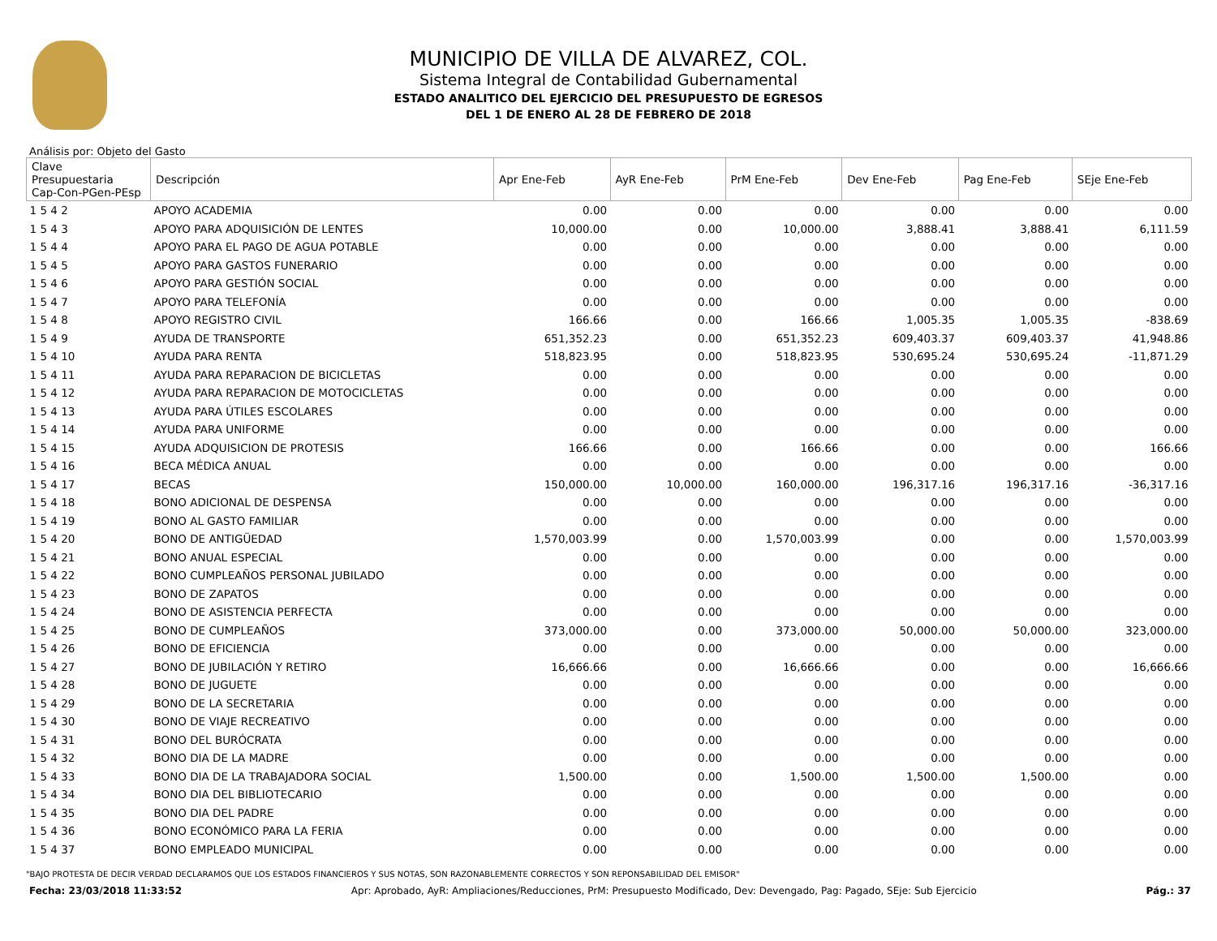MUNICIPIO DE VILLA DE ALVAREZ, COL.
Sistema Integral de Contabilidad Gubernamental
ESTADO ANALITICO DEL EJERCICIO DEL PRESUPUESTO DE EGRESOS
DEL 1 DE ENERO AL 28 DE FEBRERO DE 2018
Análisis por: Objeto del Gasto
| Clave Presupuestaria Cap-Con-PGen-PEsp | Descripción | Apr Ene-Feb | AyR Ene-Feb | PrM Ene-Feb | Dev Ene-Feb | Pag Ene-Feb | SEje Ene-Feb |
| --- | --- | --- | --- | --- | --- | --- | --- |
| 1 5 4 2 | APOYO ACADEMIA | 0.00 | 0.00 | 0.00 | 0.00 | 0.00 | 0.00 |
| 1 5 4 3 | APOYO PARA ADQUISICIÓN DE LENTES | 10,000.00 | 0.00 | 10,000.00 | 3,888.41 | 3,888.41 | 6,111.59 |
| 1 5 4 4 | APOYO PARA EL PAGO DE AGUA POTABLE | 0.00 | 0.00 | 0.00 | 0.00 | 0.00 | 0.00 |
| 1 5 4 5 | APOYO PARA GASTOS FUNERARIO | 0.00 | 0.00 | 0.00 | 0.00 | 0.00 | 0.00 |
| 1 5 4 6 | APOYO PARA GESTIÓN SOCIAL | 0.00 | 0.00 | 0.00 | 0.00 | 0.00 | 0.00 |
| 1 5 4 7 | APOYO PARA TELEFONÍA | 0.00 | 0.00 | 0.00 | 0.00 | 0.00 | 0.00 |
| 1 5 4 8 | APOYO REGISTRO CIVIL | 166.66 | 0.00 | 166.66 | 1,005.35 | 1,005.35 | -838.69 |
| 1 5 4 9 | AYUDA DE TRANSPORTE | 651,352.23 | 0.00 | 651,352.23 | 609,403.37 | 609,403.37 | 41,948.86 |
| 1 5 4 10 | AYUDA PARA RENTA | 518,823.95 | 0.00 | 518,823.95 | 530,695.24 | 530,695.24 | -11,871.29 |
| 1 5 4 11 | AYUDA PARA REPARACION DE BICICLETAS | 0.00 | 0.00 | 0.00 | 0.00 | 0.00 | 0.00 |
| 1 5 4 12 | AYUDA PARA REPARACION DE MOTOCICLETAS | 0.00 | 0.00 | 0.00 | 0.00 | 0.00 | 0.00 |
| 1 5 4 13 | AYUDA PARA ÚTILES ESCOLARES | 0.00 | 0.00 | 0.00 | 0.00 | 0.00 | 0.00 |
| 1 5 4 14 | AYUDA PARA UNIFORME | 0.00 | 0.00 | 0.00 | 0.00 | 0.00 | 0.00 |
| 1 5 4 15 | AYUDA ADQUISICION DE PROTESIS | 166.66 | 0.00 | 166.66 | 0.00 | 0.00 | 166.66 |
| 1 5 4 16 | BECA MÉDICA ANUAL | 0.00 | 0.00 | 0.00 | 0.00 | 0.00 | 0.00 |
| 1 5 4 17 | BECAS | 150,000.00 | 10,000.00 | 160,000.00 | 196,317.16 | 196,317.16 | -36,317.16 |
| 1 5 4 18 | BONO ADICIONAL DE DESPENSA | 0.00 | 0.00 | 0.00 | 0.00 | 0.00 | 0.00 |
| 1 5 4 19 | BONO AL GASTO FAMILIAR | 0.00 | 0.00 | 0.00 | 0.00 | 0.00 | 0.00 |
| 1 5 4 20 | BONO DE ANTIGÜEDAD | 1,570,003.99 | 0.00 | 1,570,003.99 | 0.00 | 0.00 | 1,570,003.99 |
| 1 5 4 21 | BONO ANUAL ESPECIAL | 0.00 | 0.00 | 0.00 | 0.00 | 0.00 | 0.00 |
| 1 5 4 22 | BONO CUMPLEAÑOS PERSONAL JUBILADO | 0.00 | 0.00 | 0.00 | 0.00 | 0.00 | 0.00 |
| 1 5 4 23 | BONO DE ZAPATOS | 0.00 | 0.00 | 0.00 | 0.00 | 0.00 | 0.00 |
| 1 5 4 24 | BONO DE ASISTENCIA PERFECTA | 0.00 | 0.00 | 0.00 | 0.00 | 0.00 | 0.00 |
| 1 5 4 25 | BONO DE CUMPLEAÑOS | 373,000.00 | 0.00 | 373,000.00 | 50,000.00 | 50,000.00 | 323,000.00 |
| 1 5 4 26 | BONO DE EFICIENCIA | 0.00 | 0.00 | 0.00 | 0.00 | 0.00 | 0.00 |
| 1 5 4 27 | BONO DE JUBILACIÓN Y RETIRO | 16,666.66 | 0.00 | 16,666.66 | 0.00 | 0.00 | 16,666.66 |
| 1 5 4 28 | BONO DE JUGUETE | 0.00 | 0.00 | 0.00 | 0.00 | 0.00 | 0.00 |
| 1 5 4 29 | BONO DE LA SECRETARIA | 0.00 | 0.00 | 0.00 | 0.00 | 0.00 | 0.00 |
| 1 5 4 30 | BONO DE VIAJE RECREATIVO | 0.00 | 0.00 | 0.00 | 0.00 | 0.00 | 0.00 |
| 1 5 4 31 | BONO DEL BURÓCRATA | 0.00 | 0.00 | 0.00 | 0.00 | 0.00 | 0.00 |
| 1 5 4 32 | BONO DIA DE LA MADRE | 0.00 | 0.00 | 0.00 | 0.00 | 0.00 | 0.00 |
| 1 5 4 33 | BONO DIA DE LA TRABAJADORA SOCIAL | 1,500.00 | 0.00 | 1,500.00 | 1,500.00 | 1,500.00 | 0.00 |
| 1 5 4 34 | BONO DIA DEL BIBLIOTECARIO | 0.00 | 0.00 | 0.00 | 0.00 | 0.00 | 0.00 |
| 1 5 4 35 | BONO DIA DEL PADRE | 0.00 | 0.00 | 0.00 | 0.00 | 0.00 | 0.00 |
| 1 5 4 36 | BONO ECONÓMICO PARA LA FERIA | 0.00 | 0.00 | 0.00 | 0.00 | 0.00 | 0.00 |
| 1 5 4 37 | BONO EMPLEADO MUNICIPAL | 0.00 | 0.00 | 0.00 | 0.00 | 0.00 | 0.00 |
"BAJO PROTESTA DE DECIR VERDAD DECLARAMOS QUE LOS ESTADOS FINANCIEROS Y SUS NOTAS, SON RAZONABLEMENTE CORRECTOS Y SON REPONSABILIDAD DEL EMISOR"
Fecha: 23/03/2018 11:33:52 Apr: Aprobado, AyR: Ampliaciones/Reducciones, PrM: Presupuesto Modificado, Dev: Devengado, Pag: Pagado, SEje: Sub Ejercicio Pág.: 37